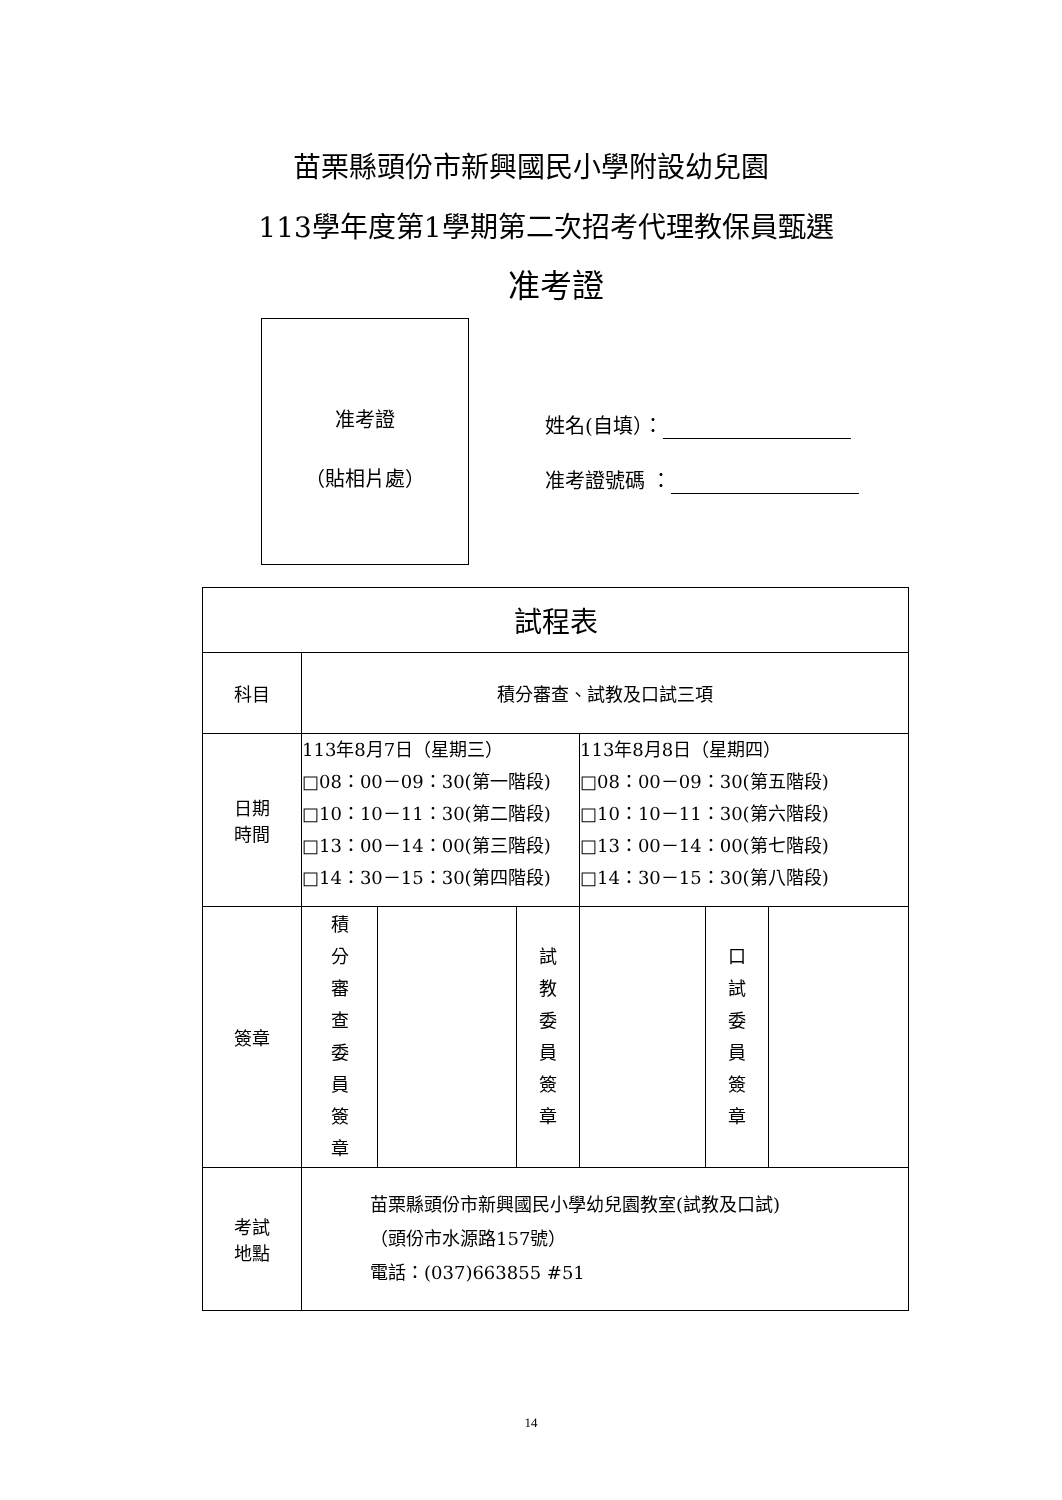苗栗縣頭份市新興國民小學附設幼兒園
113學年度第1學期第二次招考代理教保員甄選
准考證
准考證
（貼相片處）
姓名(自填）：
准考證號碼 ：
| 試程表 | | | | | | |
| --- | --- | --- | --- | --- | --- | --- |
| 科目 | 積分審查、試教及口試三項 | | | | | |
| 日期 時間 | 113年8月7日（星期三） □08：00－09：30(第一階段) □10：10－11：30(第二階段) □13：00－14：00(第三階段) □14：30－15：30(第四階段) | | | 113年8月8日（星期四） □08：00－09：30(第五階段) □10：10－11：30(第六階段) □13：00－14：00(第七階段) □14：30－15：30(第八階段) | | |
| 簽章 | 積 分 審 查 委 員 簽 章 | | 試 教 委 員 簽 章 | | 口 試 委 員 簽 章 | |
| 考試 地點 | 苗栗縣頭份市新興國民小學幼兒園教室(試教及口試) （頭份市水源路157號） 電話：(037)663855 #51 | | | | | |
14